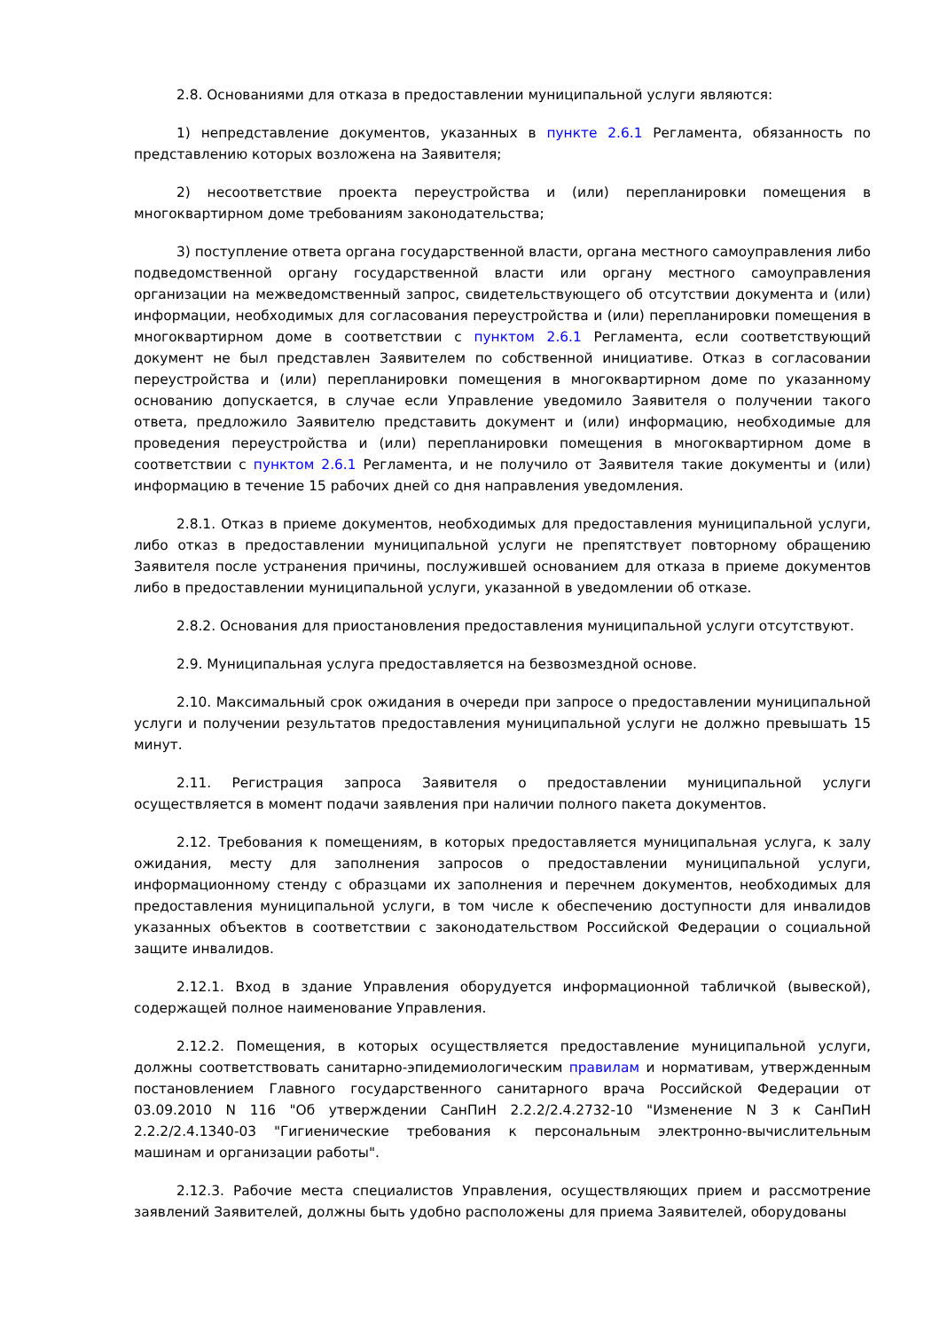2.8. Основаниями для отказа в предоставлении муниципальной услуги являются:
1) непредставление документов, указанных в пункте 2.6.1 Регламента, обязанность по представлению которых возложена на Заявителя;
2) несоответствие проекта переустройства и (или) перепланировки помещения в многоквартирном доме требованиям законодательства;
3) поступление ответа органа государственной власти, органа местного самоуправления либо подведомственной органу государственной власти или органу местного самоуправления организации на межведомственный запрос, свидетельствующего об отсутствии документа и (или) информации, необходимых для согласования переустройства и (или) перепланировки помещения в многоквартирном доме в соответствии с пунктом 2.6.1 Регламента, если соответствующий документ не был представлен Заявителем по собственной инициативе. Отказ в согласовании переустройства и (или) перепланировки помещения в многоквартирном доме по указанному основанию допускается, в случае если Управление уведомило Заявителя о получении такого ответа, предложило Заявителю представить документ и (или) информацию, необходимые для проведения переустройства и (или) перепланировки помещения в многоквартирном доме в соответствии с пунктом 2.6.1 Регламента, и не получило от Заявителя такие документы и (или) информацию в течение 15 рабочих дней со дня направления уведомления.
2.8.1. Отказ в приеме документов, необходимых для предоставления муниципальной услуги, либо отказ в предоставлении муниципальной услуги не препятствует повторному обращению Заявителя после устранения причины, послужившей основанием для отказа в приеме документов либо в предоставлении муниципальной услуги, указанной в уведомлении об отказе.
2.8.2. Основания для приостановления предоставления муниципальной услуги отсутствуют.
2.9. Муниципальная услуга предоставляется на безвозмездной основе.
2.10. Максимальный срок ожидания в очереди при запросе о предоставлении муниципальной услуги и получении результатов предоставления муниципальной услуги не должно превышать 15 минут.
2.11. Регистрация запроса Заявителя о предоставлении муниципальной услуги осуществляется в момент подачи заявления при наличии полного пакета документов.
2.12. Требования к помещениям, в которых предоставляется муниципальная услуга, к залу ожидания, месту для заполнения запросов о предоставлении муниципальной услуги, информационному стенду с образцами их заполнения и перечнем документов, необходимых для предоставления муниципальной услуги, в том числе к обеспечению доступности для инвалидов указанных объектов в соответствии с законодательством Российской Федерации о социальной защите инвалидов.
2.12.1. Вход в здание Управления оборудуется информационной табличкой (вывеской), содержащей полное наименование Управления.
2.12.2. Помещения, в которых осуществляется предоставление муниципальной услуги, должны соответствовать санитарно-эпидемиологическим правилам и нормативам, утвержденным постановлением Главного государственного санитарного врача Российской Федерации от 03.09.2010 N 116 "Об утверждении СанПиН 2.2.2/2.4.2732-10 "Изменение N 3 к СанПиН 2.2.2/2.4.1340-03 "Гигиенические требования к персональным электронно-вычислительным машинам и организации работы".
2.12.3. Рабочие места специалистов Управления, осуществляющих прием и рассмотрение заявлений Заявителей, должны быть удобно расположены для приема Заявителей, оборудованы